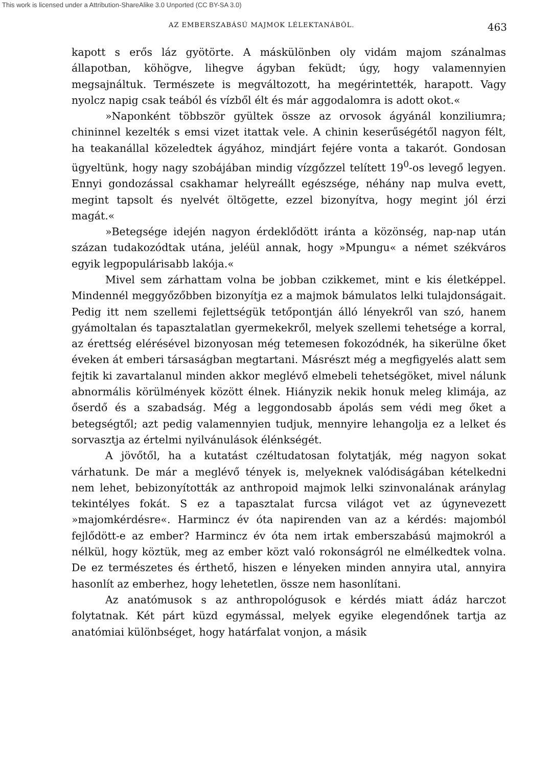This work is licensed under a Attribution-ShareAlike 3.0 Unported (CC BY-SA 3.0)
AZ EMBERSZABÁSÚ MAJMOK LÉLEKTANÁBÓL. 463
kapott s erős láz gyötörte. A máskülönben oly vidám majom szánalmas állapotban, köhögve, lihegve ágyban feküdt; úgy, hogy valamennyien megsajnáltuk. Természete is megváltozott, ha megérintették, harapott. Vagy nyolcz napig csak teából és vízből élt és már aggodalomra is adott okot.«
»Naponként többször gyültek össze az orvosok ágyánál konziliumra; chininnel kezelték s emsi vizet itattak vele. A chinin keserűségétől nagyon félt, ha teakanállal közeledtek ágyához, mindjárt fejére vonta a takarót. Gondosan ügyeltünk, hogy nagy szobájában mindig vízgőzzel telített 19<sup>0</sup>-os levegő legyen. Ennyi gondozással csakhamar helyreállt egészsége, néhány nap mulva evett, megint tapsolt és nyelvét öltögette, ezzel bizonyítva, hogy megint jól érzi magát.«
»Betegsége idején nagyon érdeklődött iránta a közönség, nap-nap után százan tudakozódtak utána, jeléül annak, hogy »Mpungu« a német székváros egyik legpopulárisabb lakója.«
Mivel sem zárhattam volna be jobban czikkemet, mint e kis életképpel. Mindennél meggyőzőbben bizonyítja ez a majmok bámulatos lelki tulajdonságait. Pedig itt nem szellemi fejlettségük tetőpontján álló lényekről van szó, hanem gyámoltalan és tapasztalatlan gyermekekről, melyek szellemi tehetsége a korral, az érettség elérésével bizonyosan még tetemesen fokozódnék, ha sikerülne őket éveken át emberi társaságban megtartani. Másrészt még a megfigyelés alatt sem fejtik ki zavartalanul minden akkor meglévő elmebeli tehetségöket, mivel nálunk abnormális körülmények között élnek. Hiányzik nekik honuk meleg klimája, az őserdő és a szabadság. Még a leggondosabb ápolás sem védi meg őket a betegségtől; azt pedig valamennyien tudjuk, mennyire lehangolja ez a lelket és sorvasztja az értelmi nyilvánulások élénkségét.
A jövőtől, ha a kutatást czéltudatosan folytatják, még nagyon sokat várhatunk. De már a meglévő tények is, melyeknek valódiságában kételkedni nem lehet, bebizonyították az anthropoid majmok lelki szinvonalának aránylag tekintélyes fokát. S ez a tapasztalat furcsa világot vet az úgynevezett »majomkérdésre«. Harmincz év óta napirenden van az a kérdés: majomból fejlődött-e az ember? Harmincz év óta nem irtak emberszabású majmokról a nélkül, hogy köztük, meg az ember közt való rokonságról ne elmélkedtek volna. De ez természetes és érthető, hiszen e lényeken minden annyira utal, annyira hasonlít az emberhez, hogy lehetetlen, össze nem hasonlítani.
Az anatómusok s az anthropológusok e kérdés miatt ádáz harczot folytatnak. Két párt küzd egymással, melyek egyike elegendőnek tartja az anatómiai különbséget, hogy határfalat vonjon, a másik